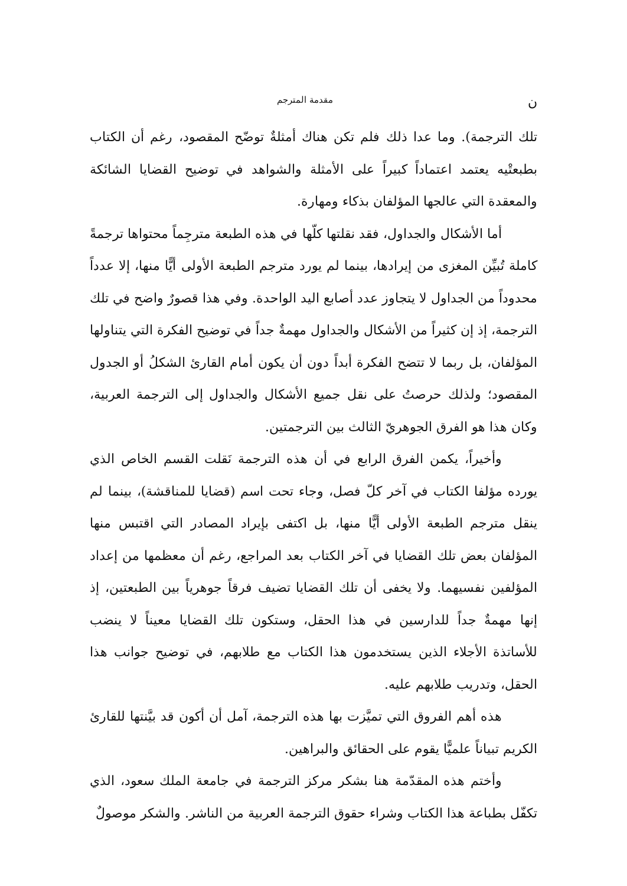ن مقدمة المترجم
تلك الترجمة). وما عدا ذلك فلم تكن هناك أمثلةٌ توضّح المقصود، رغم أن الكتاب بطبعتْيه يعتمد اعتماداً كبيراً على الأمثلة والشواهد في توضيح القضايا الشائكة والمعقدة التي عالجها المؤلفان بذكاء ومهارة.
أما الأشكال والجداول، فقد نقلتها كلّها في هذه الطبعة مترجِماً محتواها ترجمةً كاملة تُبيِّن المغزى من إيرادها، بينما لم يورد مترجم الطبعة الأولى أيًّا منها، إلا عدداً محدوداً من الجداول لا يتجاوز عدد أصابع اليد الواحدة. وفي هذا قصورٌ واضح في تلك الترجمة، إذ إن كثيراً من الأشكال والجداول مهمةٌ جداً في توضيح الفكرة التي يتناولها المؤلفان، بل ربما لا تتضح الفكرة أبداً دون أن يكون أمام القارئ الشكلُ أو الجدول المقصود؛ ولذلك حرصتُ على نقل جميع الأشكال والجداول إلى الترجمة العربية، وكان هذا هو الفرق الجوهريّ الثالث بين الترجمتين.
وأخيراً، يكمن الفرق الرابع في أن هذه الترجمة نَقلت القسم الخاص الذي يورده مؤلفا الكتاب في آخر كلّ فصل، وجاء تحت اسم (قضايا للمناقشة)، بينما لم ينقل مترجم الطبعة الأولى أيًّا منها، بل اكتفى بإيراد المصادر التي اقتبس منها المؤلفان بعض تلك القضايا في آخر الكتاب بعد المراجع، رغم أن معظمها من إعداد المؤلفين نفسيهما. ولا يخفى أن تلك القضايا تضيف فرقاً جوهرياً بين الطبعتين، إذ إنها مهمةٌ جداً للدارسين في هذا الحقل، وستكون تلك القضايا معيناً لا ينضب للأساتذة الأجلاء الذين يستخدمون هذا الكتاب مع طلابهم، في توضيح جوانب هذا الحقل، وتدريب طلابهم عليه.
هذه أهم الفروق التي تميَّزت بها هذه الترجمة، آمل أن أكون قد بيَّنتها للقارئ الكريم تبياناً علميًّا يقوم على الحقائق والبراهين.
وأختم هذه المقدّمة هنا بشكر مركز الترجمة في جامعة الملك سعود، الذي تكفّل بطباعة هذا الكتاب وشراء حقوق الترجمة العربية من الناشر. والشكر موصولٌ